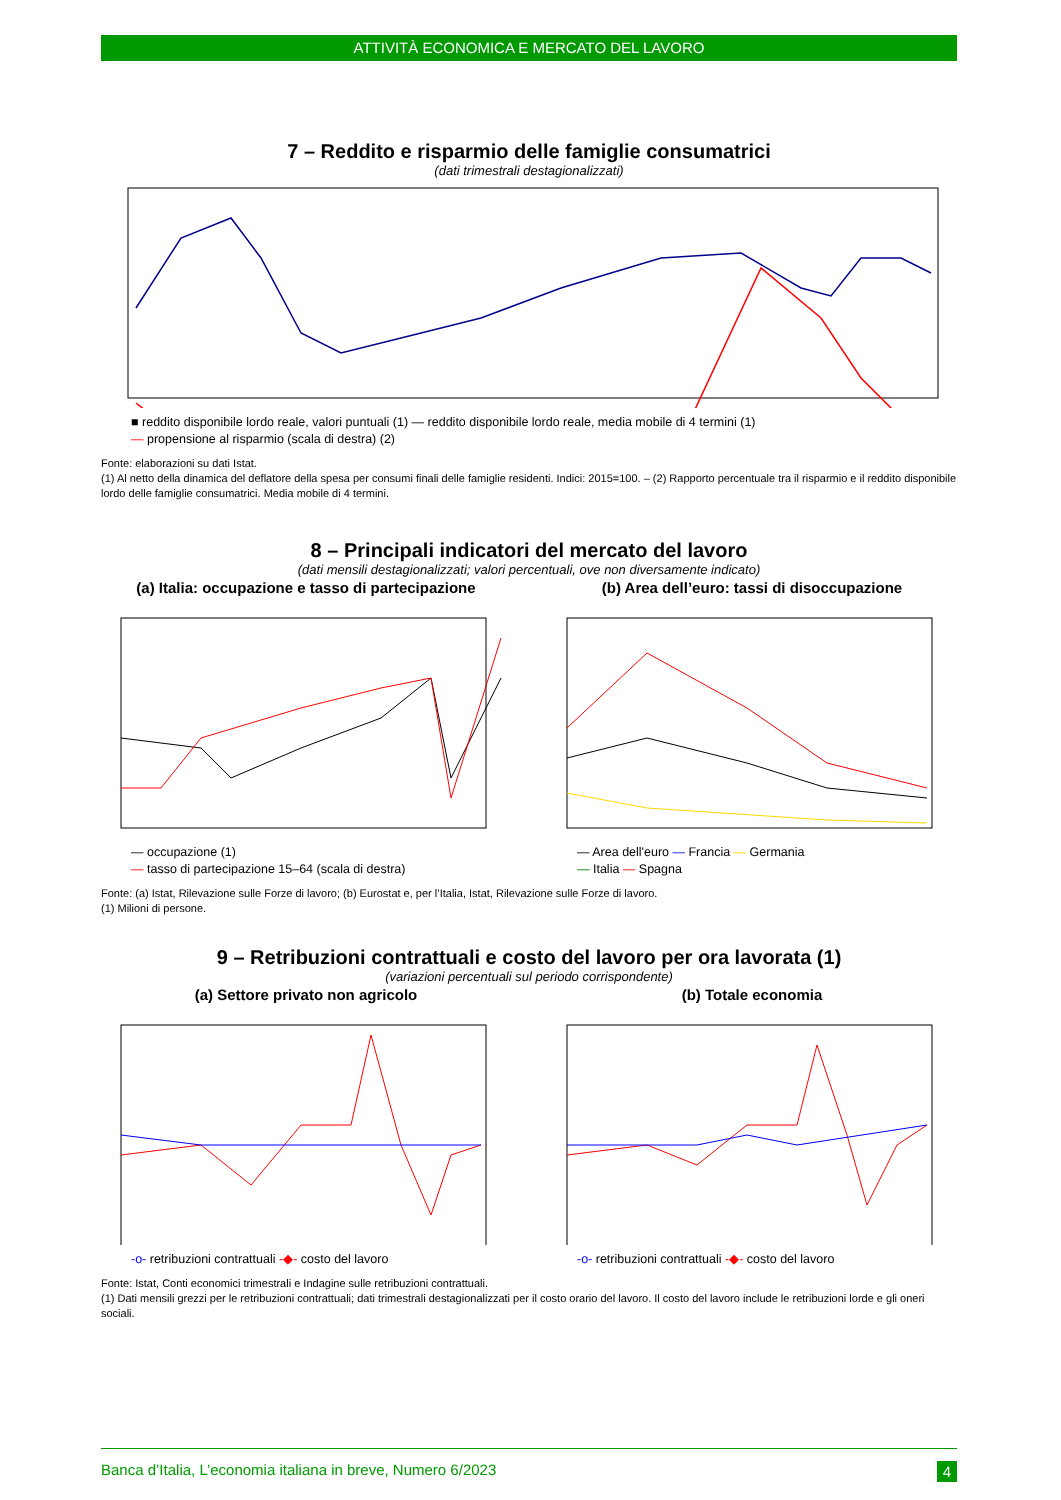ATTIVITÀ ECONOMICA E MERCATO DEL LAVORO
7 – Reddito e risparmio delle famiglie consumatrici
(dati trimestrali destagionalizzati)
■ reddito disponibile lordo reale, valori puntuali (1) — reddito disponibile lordo reale, media mobile di 4 termini (1)
— propensione al risparmio (scala di destra) (2)
Fonte: elaborazioni su dati Istat.
(1) Al netto della dinamica del deflatore della spesa per consumi finali delle famiglie residenti. Indici: 2015=100. – (2) Rapporto percentuale tra il risparmio e il reddito disponibile lordo delle famiglie consumatrici. Media mobile di 4 termini.
8 – Principali indicatori del mercato del lavoro
(dati mensili destagionalizzati; valori percentuali, ove non diversamente indicato)
(a) Italia: occupazione e tasso di partecipazione
— occupazione (1)
— tasso di partecipazione 15–64 (scala di destra)
(b) Area dell’euro: tassi di disoccupazione
— Area dell'euro — Francia — Germania
— Italia — Spagna
Fonte: (a) Istat, Rilevazione sulle Forze di lavoro; (b) Eurostat e, per l’Italia, Istat, Rilevazione sulle Forze di lavoro.
(1) Milioni di persone.
9 – Retribuzioni contrattuali e costo del lavoro per ora lavorata (1)
(variazioni percentuali sul periodo corrispondente)
(a) Settore privato non agricolo
-o- retribuzioni contrattuali -◆- costo del lavoro
(b) Totale economia
-o- retribuzioni contrattuali -◆- costo del lavoro
Fonte: Istat, Conti economici trimestrali e Indagine sulle retribuzioni contrattuali.
(1) Dati mensili grezzi per le retribuzioni contrattuali; dati trimestrali destagionalizzati per il costo orario del lavoro. Il costo del lavoro include le retribuzioni lorde e gli oneri sociali.
Banca d’Italia, L’economia italiana in breve, Numero 6/2023 4